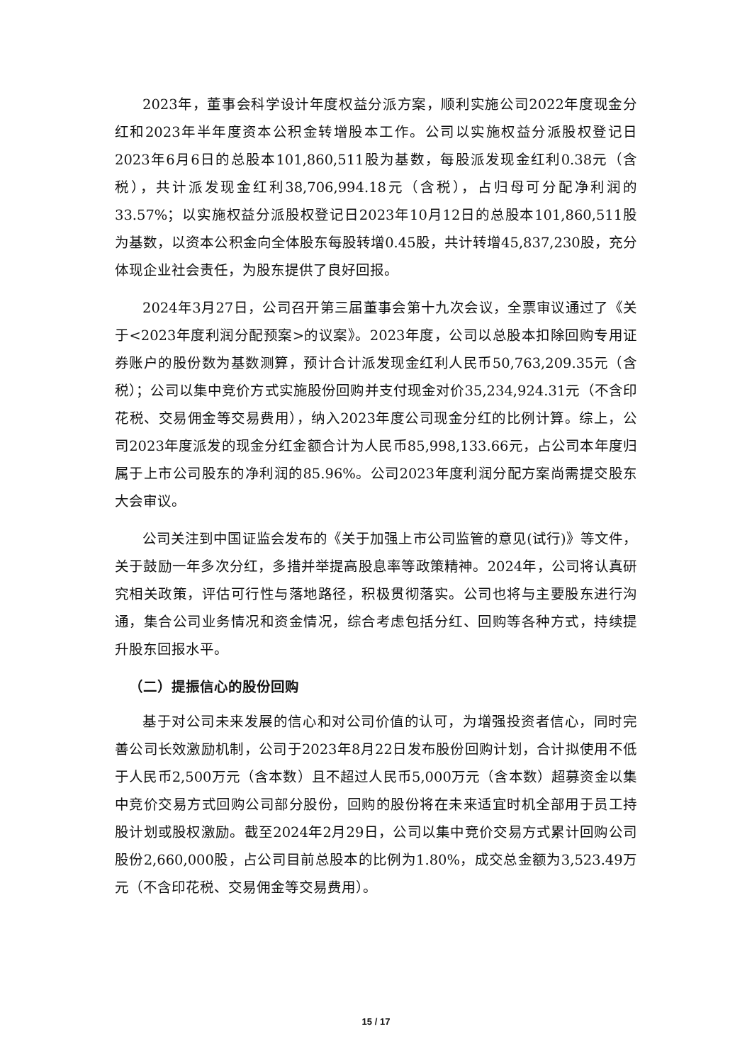2023年，董事会科学设计年度权益分派方案，顺利实施公司2022年度现金分红和2023年半年度资本公积金转增股本工作。公司以实施权益分派股权登记日2023年6月6日的总股本101,860,511股为基数，每股派发现金红利0.38元（含税），共计派发现金红利38,706,994.18元（含税），占归母可分配净利润的33.57%；以实施权益分派股权登记日2023年10月12日的总股本101,860,511股为基数，以资本公积金向全体股东每股转增0.45股，共计转增45,837,230股，充分体现企业社会责任，为股东提供了良好回报。
2024年3月27日，公司召开第三届董事会第十九次会议，全票审议通过了《关于<2023年度利润分配预案>的议案》。2023年度，公司以总股本扣除回购专用证券账户的股份数为基数测算，预计合计派发现金红利人民币50,763,209.35元（含税）；公司以集中竞价方式实施股份回购并支付现金对价35,234,924.31元（不含印花税、交易佣金等交易费用），纳入2023年度公司现金分红的比例计算。综上，公司2023年度派发的现金分红金额合计为人民币85,998,133.66元，占公司本年度归属于上市公司股东的净利润的85.96%。公司2023年度利润分配方案尚需提交股东大会审议。
公司关注到中国证监会发布的《关于加强上市公司监管的意见(试行)》等文件，关于鼓励一年多次分红，多措并举提高股息率等政策精神。2024年，公司将认真研究相关政策，评估可行性与落地路径，积极贯彻落实。公司也将与主要股东进行沟通，集合公司业务情况和资金情况，综合考虑包括分红、回购等各种方式，持续提升股东回报水平。
（二）提振信心的股份回购
基于对公司未来发展的信心和对公司价值的认可，为增强投资者信心，同时完善公司长效激励机制，公司于2023年8月22日发布股份回购计划，合计拟使用不低于人民币2,500万元（含本数）且不超过人民币5,000万元（含本数）超募资金以集中竞价交易方式回购公司部分股份，回购的股份将在未来适宜时机全部用于员工持股计划或股权激励。截至2024年2月29日，公司以集中竞价交易方式累计回购公司股份2,660,000股，占公司目前总股本的比例为1.80%，成交总金额为3,523.49万元（不含印花税、交易佣金等交易费用）。
15 / 17